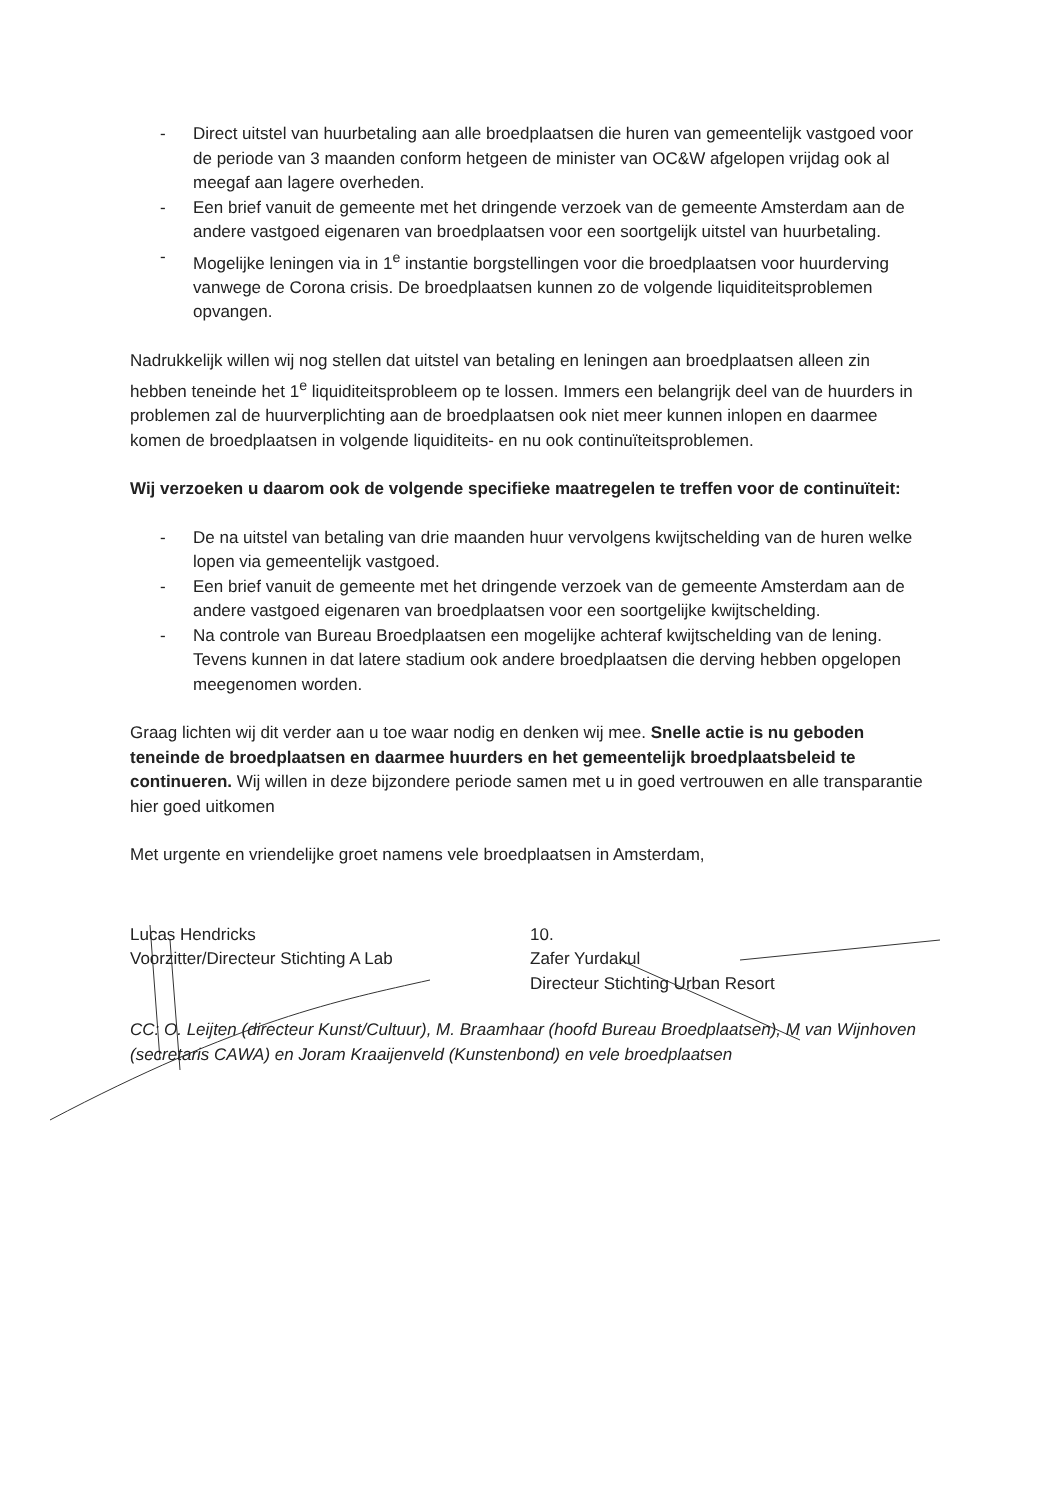- Direct uitstel van huurbetaling aan alle broedplaatsen die huren van gemeentelijk vastgoed voor de periode van 3 maanden conform hetgeen de minister van OC&W afgelopen vrijdag ook al meegaf aan lagere overheden.
- Een brief vanuit de gemeente met het dringende verzoek van de gemeente Amsterdam aan de andere vastgoed eigenaren van broedplaatsen voor een soortgelijk uitstel van huurbetaling.
- Mogelijke leningen via in 1<sup>e</sup> instantie borgstellingen voor die broedplaatsen voor huurderving vanwege de Corona crisis. De broedplaatsen kunnen zo de volgende liquiditeitsproblemen opvangen.
Nadrukkelijk willen wij nog stellen dat uitstel van betaling en leningen aan broedplaatsen alleen zin hebben teneinde het 1<sup>e</sup> liquiditeitsprobleem op te lossen. Immers een belangrijk deel van de huurders in problemen zal de huurverplichting aan de broedplaatsen ook niet meer kunnen inlopen en daarmee komen de broedplaatsen in volgende liquiditeits- en nu ook continuïteitsproblemen.
Wij verzoeken u daarom ook de volgende specifieke maatregelen te treffen voor de continuïteit:
- De na uitstel van betaling van drie maanden huur vervolgens kwijtschelding van de huren welke lopen via gemeentelijk vastgoed.
- Een brief vanuit de gemeente met het dringende verzoek van de gemeente Amsterdam aan de andere vastgoed eigenaren van broedplaatsen voor een soortgelijke kwijtschelding.
- Na controle van Bureau Broedplaatsen een mogelijke achteraf kwijtschelding van de lening. Tevens kunnen in dat latere stadium ook andere broedplaatsen die derving hebben opgelopen meegenomen worden.
Graag lichten wij dit verder aan u toe waar nodig en denken wij mee. Snelle actie is nu geboden teneinde de broedplaatsen en daarmee huurders en het gemeentelijk broedplaatsbeleid te continueren. Wij willen in deze bijzondere periode samen met u in goed vertrouwen en alle transparantie hier goed uitkomen
Met urgente en vriendelijke groet namens vele broedplaatsen in Amsterdam,
Lucas Hendricks
Voorzitter/Directeur Stichting A Lab
10.
Zafer Yurdakul
Directeur Stichting Urban Resort
CC: O. Leijten (directeur Kunst/Cultuur), M. Braamhaar (hoofd Bureau Broedplaatsen), M van Wijnhoven (secretaris CAWA) en Joram Kraaijenveld (Kunstenbond) en vele broedplaatsen